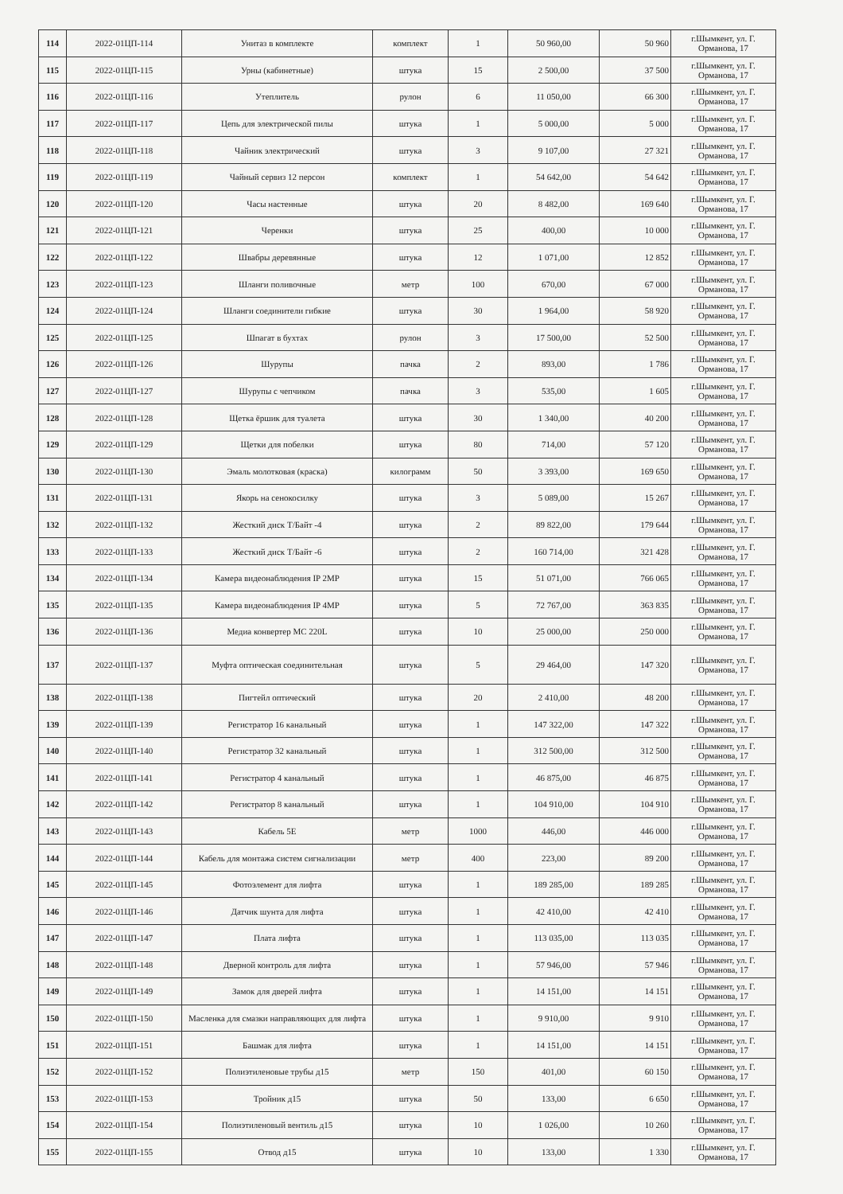| 114 | 2022-01ЦП-114 | Унитаз в комплекте | комплект | 1 | 50 960,00 | 50 960 | г.Шымкент, ул. Г. Орманова, 17 |
| 115 | 2022-01ЦП-115 | Урны (кабинетные) | штука | 15 | 2 500,00 | 37 500 | г.Шымкент, ул. Г. Орманова, 17 |
| 116 | 2022-01ЦП-116 | Утеплитель | рулон | 6 | 11 050,00 | 66 300 | г.Шымкент, ул. Г. Орманова, 17 |
| 117 | 2022-01ЦП-117 | Цепь для электрической пилы | штука | 1 | 5 000,00 | 5 000 | г.Шымкент, ул. Г. Орманова, 17 |
| 118 | 2022-01ЦП-118 | Чайник электрический | штука | 3 | 9 107,00 | 27 321 | г.Шымкент, ул. Г. Орманова, 17 |
| 119 | 2022-01ЦП-119 | Чайный сервиз 12 персон | комплект | 1 | 54 642,00 | 54 642 | г.Шымкент, ул. Г. Орманова, 17 |
| 120 | 2022-01ЦП-120 | Часы настенные | штука | 20 | 8 482,00 | 169 640 | г.Шымкент, ул. Г. Орманова, 17 |
| 121 | 2022-01ЦП-121 | Черенки | штука | 25 | 400,00 | 10 000 | г.Шымкент, ул. Г. Орманова, 17 |
| 122 | 2022-01ЦП-122 | Швабры деревянные | штука | 12 | 1 071,00 | 12 852 | г.Шымкент, ул. Г. Орманова, 17 |
| 123 | 2022-01ЦП-123 | Шланги поливочные | метр | 100 | 670,00 | 67 000 | г.Шымкент, ул. Г. Орманова, 17 |
| 124 | 2022-01ЦП-124 | Шланги соединители гибкие | штука | 30 | 1 964,00 | 58 920 | г.Шымкент, ул. Г. Орманова, 17 |
| 125 | 2022-01ЦП-125 | Шпагат в бухтах | рулон | 3 | 17 500,00 | 52 500 | г.Шымкент, ул. Г. Орманова, 17 |
| 126 | 2022-01ЦП-126 | Шурупы | пачка | 2 | 893,00 | 1 786 | г.Шымкент, ул. Г. Орманова, 17 |
| 127 | 2022-01ЦП-127 | Шурупы с чепчиком | пачка | 3 | 535,00 | 1 605 | г.Шымкент, ул. Г. Орманова, 17 |
| 128 | 2022-01ЦП-128 | Щетка ёршик для туалета | штука | 30 | 1 340,00 | 40 200 | г.Шымкент, ул. Г. Орманова, 17 |
| 129 | 2022-01ЦП-129 | Щетки для побелки | штука | 80 | 714,00 | 57 120 | г.Шымкент, ул. Г. Орманова, 17 |
| 130 | 2022-01ЦП-130 | Эмаль молотковая (краска) | килограмм | 50 | 3 393,00 | 169 650 | г.Шымкент, ул. Г. Орманова, 17 |
| 131 | 2022-01ЦП-131 | Якорь на сенокосилку | штука | 3 | 5 089,00 | 15 267 | г.Шымкент, ул. Г. Орманова, 17 |
| 132 | 2022-01ЦП-132 | Жесткий диск Т/Байт -4 | штука | 2 | 89 822,00 | 179 644 | г.Шымкент, ул. Г. Орманова, 17 |
| 133 | 2022-01ЦП-133 | Жесткий диск Т/Байт -6 | штука | 2 | 160 714,00 | 321 428 | г.Шымкент, ул. Г. Орманова, 17 |
| 134 | 2022-01ЦП-134 | Камера видеонаблюдения IP 2MP | штука | 15 | 51 071,00 | 766 065 | г.Шымкент, ул. Г. Орманова, 17 |
| 135 | 2022-01ЦП-135 | Камера видеонаблюдения IP 4MP | штука | 5 | 72 767,00 | 363 835 | г.Шымкент, ул. Г. Орманова, 17 |
| 136 | 2022-01ЦП-136 | Медиа конвертер MC 220L | штука | 10 | 25 000,00 | 250 000 | г.Шымкент, ул. Г. Орманова, 17 |
| 137 | 2022-01ЦП-137 | Муфта оптическая соединительная | штука | 5 | 29 464,00 | 147 320 | г.Шымкент, ул. Г. Орманова, 17 |
| 138 | 2022-01ЦП-138 | Пигтейл оптический | штука | 20 | 2 410,00 | 48 200 | г.Шымкент, ул. Г. Орманова, 17 |
| 139 | 2022-01ЦП-139 | Регистратор 16 канальный | штука | 1 | 147 322,00 | 147 322 | г.Шымкент, ул. Г. Орманова, 17 |
| 140 | 2022-01ЦП-140 | Регистратор 32 канальный | штука | 1 | 312 500,00 | 312 500 | г.Шымкент, ул. Г. Орманова, 17 |
| 141 | 2022-01ЦП-141 | Регистратор 4 канальный | штука | 1 | 46 875,00 | 46 875 | г.Шымкент, ул. Г. Орманова, 17 |
| 142 | 2022-01ЦП-142 | Регистратор 8 канальный | штука | 1 | 104 910,00 | 104 910 | г.Шымкент, ул. Г. Орманова, 17 |
| 143 | 2022-01ЦП-143 | Кабель 5E | метр | 1000 | 446,00 | 446 000 | г.Шымкент, ул. Г. Орманова, 17 |
| 144 | 2022-01ЦП-144 | Кабель для монтажа систем сигнализации | метр | 400 | 223,00 | 89 200 | г.Шымкент, ул. Г. Орманова, 17 |
| 145 | 2022-01ЦП-145 | Фотоэлемент для лифта | штука | 1 | 189 285,00 | 189 285 | г.Шымкент, ул. Г. Орманова, 17 |
| 146 | 2022-01ЦП-146 | Датчик шунта для лифта | штука | 1 | 42 410,00 | 42 410 | г.Шымкент, ул. Г. Орманова, 17 |
| 147 | 2022-01ЦП-147 | Плата лифта | штука | 1 | 113 035,00 | 113 035 | г.Шымкент, ул. Г. Орманова, 17 |
| 148 | 2022-01ЦП-148 | Дверной контроль для лифта | штука | 1 | 57 946,00 | 57 946 | г.Шымкент, ул. Г. Орманова, 17 |
| 149 | 2022-01ЦП-149 | Замок для дверей лифта | штука | 1 | 14 151,00 | 14 151 | г.Шымкент, ул. Г. Орманова, 17 |
| 150 | 2022-01ЦП-150 | Масленка для смазки направляющих для лифта | штука | 1 | 9 910,00 | 9 910 | г.Шымкент, ул. Г. Орманова, 17 |
| 151 | 2022-01ЦП-151 | Башмак для лифта | штука | 1 | 14 151,00 | 14 151 | г.Шымкент, ул. Г. Орманова, 17 |
| 152 | 2022-01ЦП-152 | Полиэтиленовые трубы д15 | метр | 150 | 401,00 | 60 150 | г.Шымкент, ул. Г. Орманова, 17 |
| 153 | 2022-01ЦП-153 | Тройник д15 | штука | 50 | 133,00 | 6 650 | г.Шымкент, ул. Г. Орманова, 17 |
| 154 | 2022-01ЦП-154 | Полиэтиленовый вентиль д15 | штука | 10 | 1 026,00 | 10 260 | г.Шымкент, ул. Г. Орманова, 17 |
| 155 | 2022-01ЦП-155 | Отвод д15 | штука | 10 | 133,00 | 1 330 | г.Шымкент, ул. Г. Орманова, 17 |